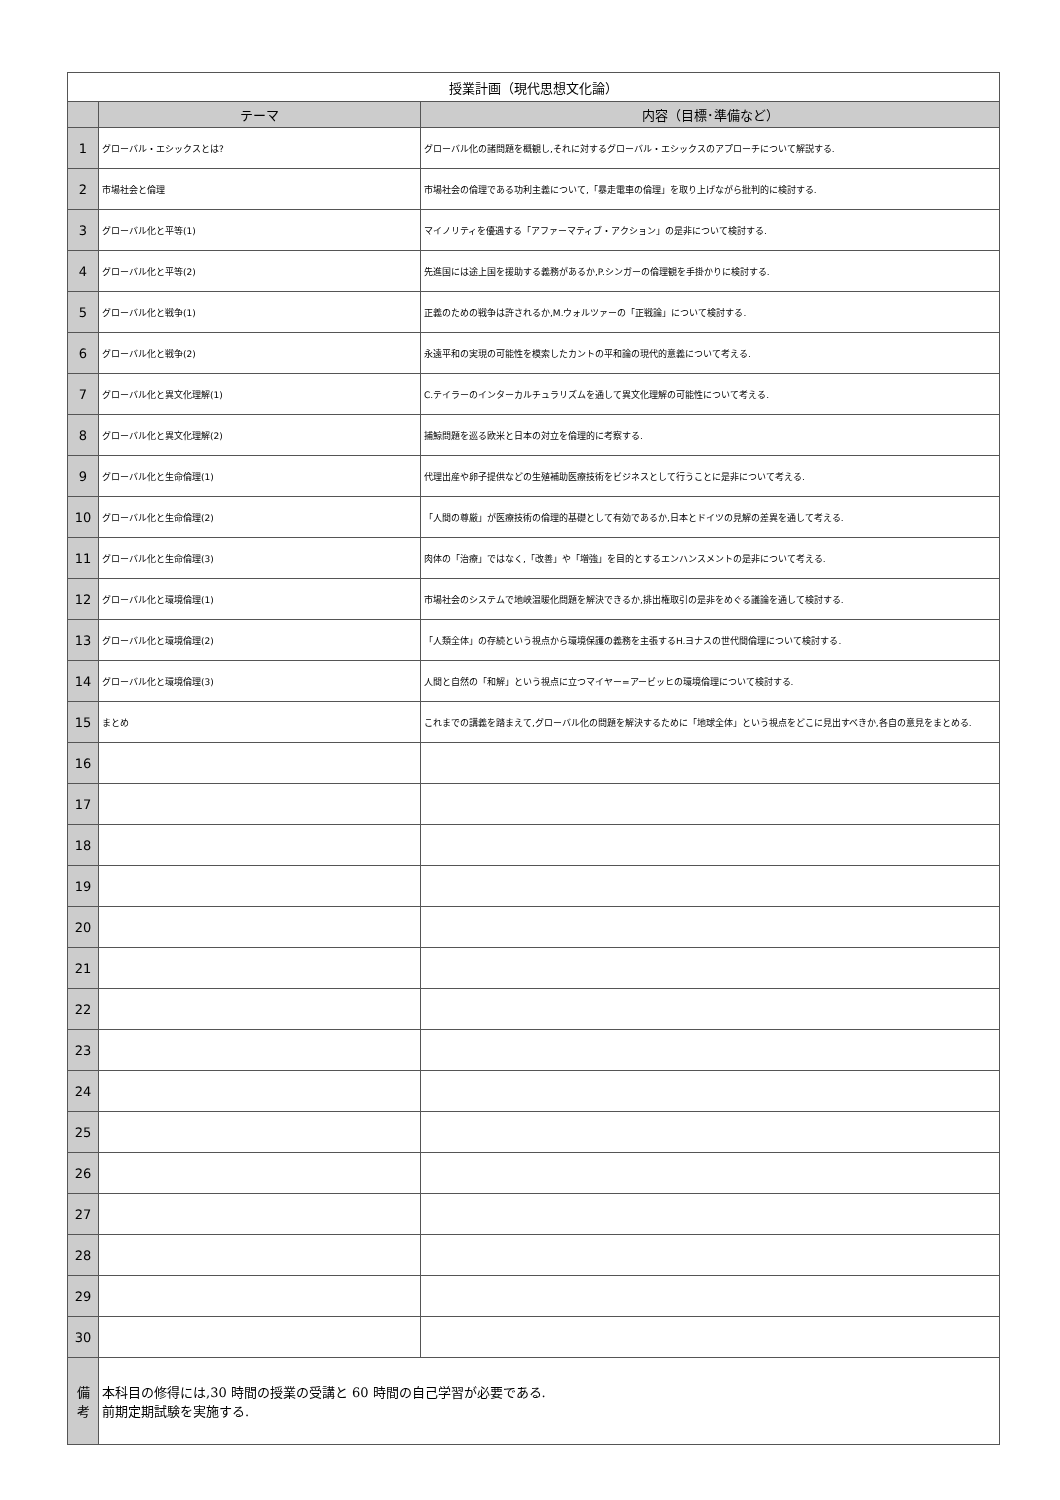| 授業計画（現代思想文化論） | | |
| --- | --- | --- |
| | テーマ | 内容（目標･準備など） |
| 1 | グローバル・エシックスとは? | グローバル化の諸問題を概観し,それに対するグローバル・エシックスのアプローチについて解説する. |
| 2 | 市場社会と倫理 | 市場社会の倫理である功利主義について,「暴走電車の倫理」を取り上げながら批判的に検討する. |
| 3 | グローバル化と平等(1) | マイノリティを優遇する「アファーマティブ・アクション」の是非について検討する. |
| 4 | グローバル化と平等(2) | 先進国には途上国を援助する義務があるか,P.シンガーの倫理観を手掛かりに検討する. |
| 5 | グローバル化と戦争(1) | 正義のための戦争は許されるか,M.ウォルツァーの「正戦論」について検討する. |
| 6 | グローバル化と戦争(2) | 永遠平和の実現の可能性を模索したカントの平和論の現代的意義について考える. |
| 7 | グローバル化と異文化理解(1) | C.テイラーのインターカルチュラリズムを通して異文化理解の可能性について考える. |
| 8 | グローバル化と異文化理解(2) | 捕鯨問題を巡る欧米と日本の対立を倫理的に考察する. |
| 9 | グローバル化と生命倫理(1) | 代理出産や卵子提供などの生殖補助医療技術をビジネスとして行うことに是非について考える. |
| 10 | グローバル化と生命倫理(2) | 「人間の尊厳」が医療技術の倫理的基礎として有効であるか,日本とドイツの見解の差異を通して考える. |
| 11 | グローバル化と生命倫理(3) | 肉体の「治療」ではなく,「改善」や「増強」を目的とするエンハンスメントの是非について考える. |
| 12 | グローバル化と環境倫理(1) | 市場社会のシステムで地峡温暖化問題を解決できるか,排出権取引の是非をめぐる議論を通して検討する. |
| 13 | グローバル化と環境倫理(2) | 「人類全体」の存続という視点から環境保護の義務を主張するH.ヨナスの世代間倫理について検討する. |
| 14 | グローバル化と環境倫理(3) | 人間と自然の「和解」という視点に立つマイヤー=アービッヒの環境倫理について検討する. |
| 15 | まとめ | これまでの講義を踏まえて,グローバル化の問題を解決するために「地球全体」という視点をどこに見出すべきか,各自の意見をまとめる. |
| 16 | | |
| 17 | | |
| 18 | | |
| 19 | | |
| 20 | | |
| 21 | | |
| 22 | | |
| 23 | | |
| 24 | | |
| 25 | | |
| 26 | | |
| 27 | | |
| 28 | | |
| 29 | | |
| 30 | | |
| 備 考 | 本科目の修得には,30 時間の授業の受講と 60 時間の自己学習が必要である. 前期定期試験を実施する. | |